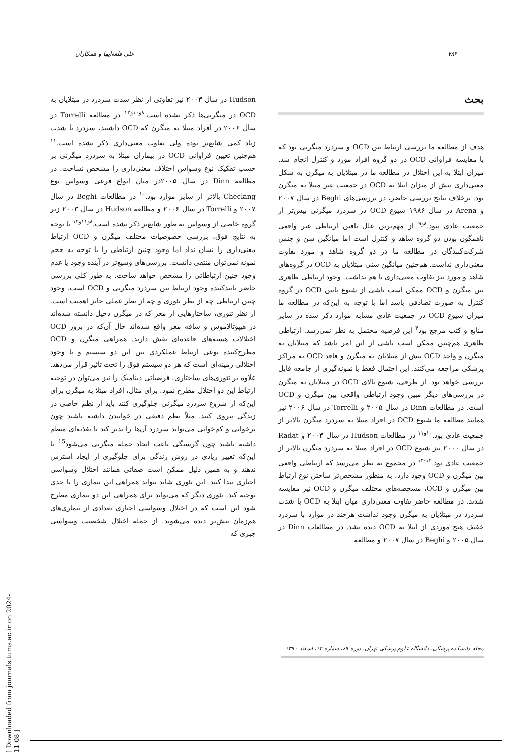۷۸۴ علی قلعه‌ایها و همکاران
بحث
هدف از مطالعه ما بررسی ارتباط بین OCD و سردرد میگرنی بود که با مقایسه فراوانی OCD در دو گروه افراد مورد و کنترل انجام شد. میزان ابتلا به این اختلال در مطالعه ما در مبتلایان به میگرن به شکل معنی‌داری بیش از میزان ابتلا به OCD در جمعیت غیر مبتلا به میگرن بود. برخلاف نتایج بررسی حاضر، در بررسی‌های Beghi در سال ۲۰۰۷ و Arena در سال ۱۹۸۶ شیوع OCD در سردرد میگرنی بیش‌تر از جمعیت عادی نبود.<sup>۸و۹</sup> از مهم‌ترین علل یافتن ارتباطی غیر واقعی ناهمگون بودن دو گروه شاهد و کنترل است اما میانگین سن و جنس شرکت‌کنندگان در مطالعه ما در دو گروه شاهد و مورد تفاوت معنی‌داری نداشت. هم‌چنین میانگین سنی مبتلایان به OCD در گروه‌های شاهد و مورد نیز تفاوت معنی‌داری با هم نداشت. وجود ارتباطی ظاهری بین میگرن و OCD ممکن است ناشی از شیوع پایین OCD در گروه کنترل به صورت تصادفی باشد اما با توجه به این‌که در مطالعه ما میزان شیوع OCD در جمعیت عادی مشابه موارد ذکر شده در سایر منابع و کتب مرجع بود<sup>۴</sup> این فرضیه محتمل به نظر نمی‌رسد. ارتباطی ظاهری هم‌چنین ممکن است ناشی از این امر باشد که مبتلایان به میگرن و واجد OCD بیش از مبتلایان به میگرن و فاقد OCD به مراکز پزشکی مراجعه می‌کنند. این احتمال فقط با نمونه‌گیری از جامعه قابل بررسی خواهد بود. از طرفی، شیوع بالای OCD در مبتلایان به میگرن در بررسی‌های دیگر مبین وجود ارتباطی واقعی بین میگرن و OCD است. در مطالعات Dinn در سال ۲۰۰۵ و Torrelli در سال ۲۰۰۶ نیز همانند مطالعه ما شیوع OCD در افراد مبتلا به سردرد میگرن بالاتر از جمعیت عادی بود.<sup>۱۰و۱۱</sup> در مطالعات Hudson در سال ۲۰۰۳ و Radat در سال ۲۰۰۰ نیز شیوع OCD در افراد مبتلا به سردرد میگرن بالاتر از جمعیت عادی بود.<sup>۱۲-۱۴</sup> در مجموع به نظر می‌رسد که ارتباطی واقعی بین میگرن و OCD وجود دارد. به منظور مشخص‌تر ساختن نوع ارتباط بین میگرن و OCD، مشخصه‌های مختلف میگرن و OCD نیز مقایسه شدند. در مطالعه حاضر تفاوت معنی‌داری میان ابتلا به OCD با شدت سردرد در مبتلایان به میگرن وجود نداشت هرچند در موارد با سردرد خفیف هیچ موردی از ابتلا به OCD دیده نشد. در مطالعات Dinn در سال ۲۰۰۵ و Beghi در سال ۲۰۰۷ و مطالعه
Hudson در سال ۲۰۰۳ نیز تفاوتی از نظر شدت سردرد در مبتلایان به OCD در میگرنی‌ها ذکر نشده است.<sup>۸و۱۰و۱۲</sup> در مطالعه Torrelli در سال ۲۰۰۶ در افراد مبتلا به میگرن که OCD داشتند، سردرد با شدت زیاد کمی شایع‌تر بوده ولی تفاوت معنی‌داری ذکر نشده است.<sup>۱۱</sup> هم‌چنین تعیین فراوانی OCD در بیماران مبتلا به سردرد میگرنی بر حسب تفکیک نوع وسواس اختلاف معنی‌داری را مشخص نساخت. در مطالعه Dinn در سال ۲۰۰۵در میان انواع فرعی وسواس نوع Checking بالاتر از سایر موارد بود.<sup>۱۰</sup> در مطالعات Beghi در سال ۲۰۰۷ و Torrelli در سال ۲۰۰۶ و مطالعه Hudson در سال ۲۰۰۳ زیر گروه خاصی از وسواس به طور شایع‌تر ذکر نشده است.<sup>۸و۱۱و۱۲</sup> با توجه به نتایج فوق، بررسی خصوصیات مختلف میگرن و OCD ارتباط معنی‌داری را نشان نداد اما وجود چنین ارتباطی را با توجه به حجم نمونه نمی‌توان منتفی دانست. بررسی‌های وسیع‌تر در آینده وجود یا عدم وجود چنین ارتباطاتی را مشخص خواهد ساخت. به طور کلی بررسی حاضر تاییدکننده وجود ارتباط بین سردرد میگرنی و OCD است. وجود چنین ارتباطی چه از نظر تئوری و چه از نظر عملی حایز اهمیت است. از نظر تئوری، ساختارهایی از مغز که در میگرن دخیل دانسته شده‌اند در هیپوتالاموس و ساقه مغز واقع شده‌اند حال آن‌که در بروز OCD اختلالات هسته‌های قاعده‌ای نقش دارند. همراهی میگرن و OCD مطرح‌کننده نوعی ارتباط عملکردی بین این دو سیستم و یا وجود اختلالی زمینه‌ای است که هر دو سیستم فوق را تحت تاثیر قرار می‌دهد. علاوه بر تئوری‌های ساختاری، فرضیاتی دینامیک را نیز می‌توان در توجیه ارتباط این دو اختلال مطرح نمود. برای مثال، افراد مبتلا به میگرن برای این‌که از شروع سردرد میگرنی جلوگیری کنند باید از نظم خاصی در زندگی پیروی کنند. مثلاً نظم دقیقی در خوابیدن داشته باشند چون پرخوابی و کم‌خوابی می‌تواند سردرد آن‌ها را بدتر کند یا تغذیه‌ای منظم داشته باشند چون گرسنگی باعث ایجاد حمله میگرنی می‌شود<sup>15</sup> یا این‌که تغییر زیادی در روش زندگی برای جلوگیری از ایجاد استرس ندهند و به همین دلیل ممکن است صفاتی همانند اختلال وسواسی اجباری پیدا کنند. این تئوری شاید بتواند همراهی این بیماری را تا حدی توجیه کند. تئوری دیگر که می‌تواند برای همراهی این دو بیماری مطرح شود این است که در اختلال وسواسی اجباری تعدادی از بیماری‌های هم‌زمان بیش‌تر دیده می‌شوند. از جمله اختلال شخصیت وسواسی جبری که
مجله دانشکده پزشکی، دانشگاه علوم پزشکی تهران، دوره ۶۹، شماره ۱۲، اسفند ۱۳۹۰
[ Downloaded from journals.tums.ac.ir on 2024-11-08 ]